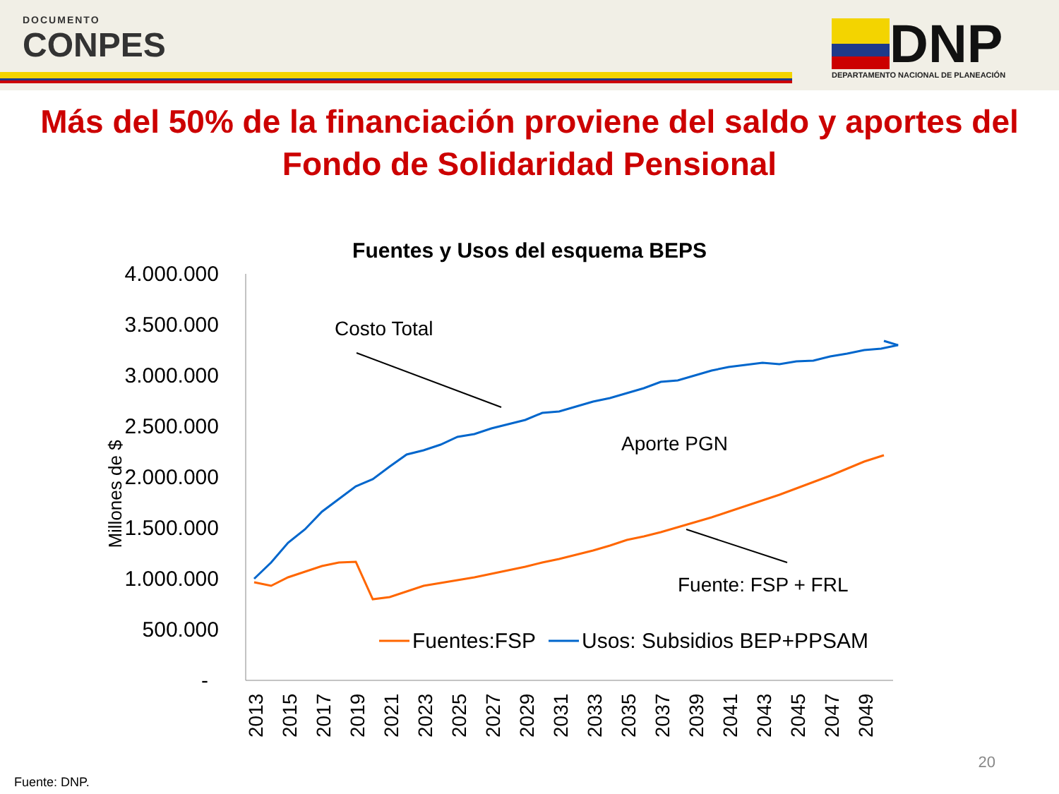DOCUMENTO
CONPES
DNP
DEPARTAMENTO NACIONAL DE PLANEACIÓN
Más del 50% de la financiación proviene del saldo y aportes del
Fondo de Solidaridad Pensional
Fuentes y Usos del esquema BEPS
4.000.000
3.500.000
3.000.000
2.500.000
2.000.000
1.500.000
1.000.000
500.000
-
Millones de $
2013
2015
2017
2019
2021
2023
2025
2027
2029
2031
2033
2035
2037
2039
2041
2043
2045
2047
2049
Costo Total
Aporte PGN
Fuente: FSP + FRL
Fuentes:FSP
Usos: Subsidios BEP+PPSAM
20
Fuente: DNP.